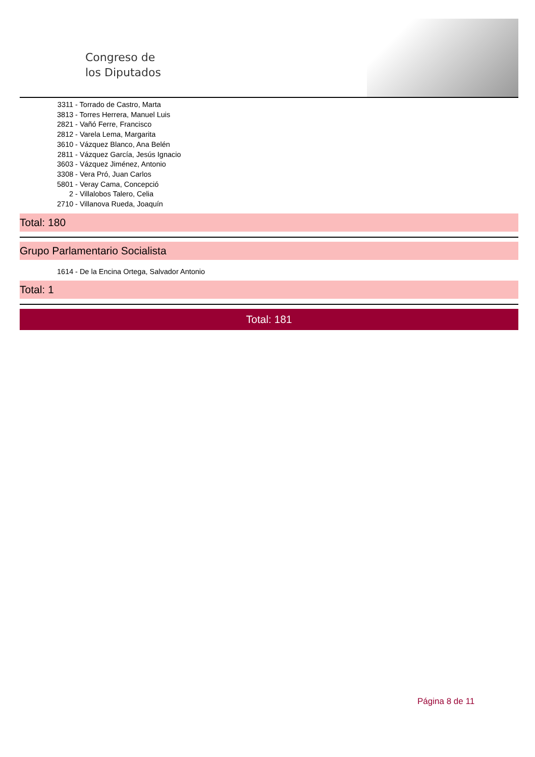Congreso de
los Diputados
3311 - Torrado de Castro, Marta
3813 - Torres Herrera, Manuel Luis
2821 - Vañó Ferre, Francisco
2812 - Varela Lema, Margarita
3610 - Vázquez Blanco, Ana Belén
2811 - Vázquez García, Jesús Ignacio
3603 - Vázquez Jiménez, Antonio
3308 - Vera Pró, Juan Carlos
5801 - Veray Cama, Concepció
2 - Villalobos Talero, Celia
2710 - Villanova Rueda, Joaquín
Total: 180
Grupo Parlamentario Socialista
1614 - De la Encina Ortega, Salvador Antonio
Total: 1
Total: 181
Página 8 de 11